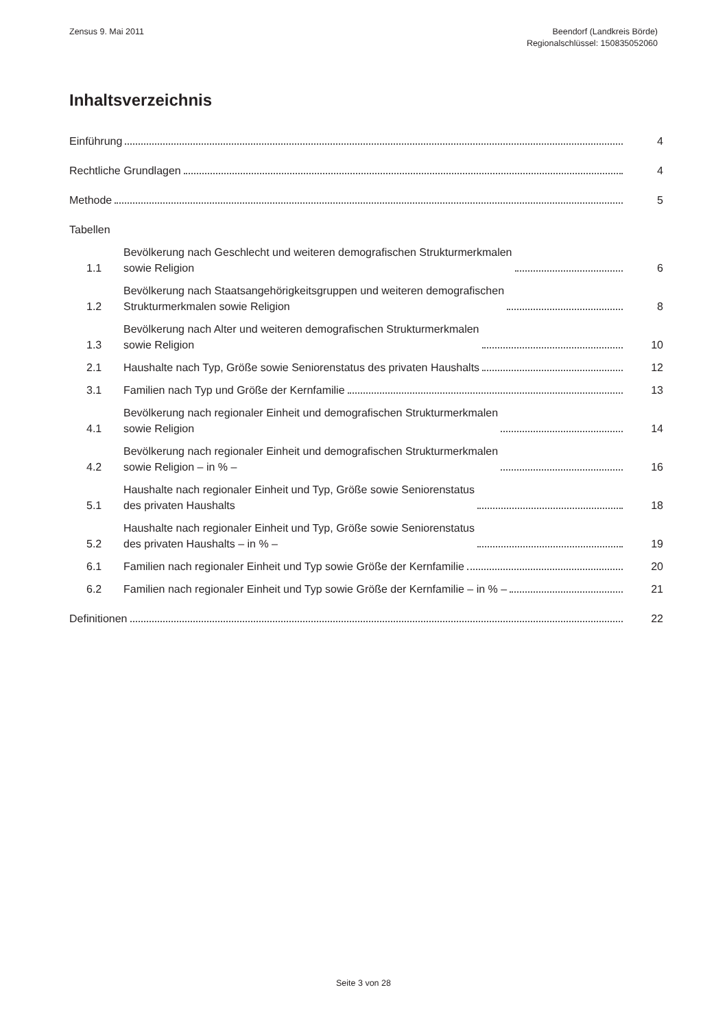Zensus 9. Mai 2011 Beendorf (Landkreis Börde)
Regionalschlüssel: 150835052060
Inhaltsverzeichnis
Einführung
4
Rechtliche Grundlagen
4
Methode
5
Tabellen
1.1
Bevölkerung nach Geschlecht und weiteren demografischen Strukturmerkmalen
sowie Religion
6
1.2
Bevölkerung nach Staatsangehörigkeitsgruppen und weiteren demografischen
Strukturmerkmalen sowie Religion
8
1.3
Bevölkerung nach Alter und weiteren demografischen Strukturmerkmalen
sowie Religion
10
2.1
Haushalte nach Typ, Größe sowie Seniorenstatus des privaten Haushalts
12
3.1
Familien nach Typ und Größe der Kernfamilie
13
4.1
Bevölkerung nach regionaler Einheit und demografischen Strukturmerkmalen
sowie Religion
14
4.2
Bevölkerung nach regionaler Einheit und demografischen Strukturmerkmalen
sowie Religion – in % –
16
5.1
Haushalte nach regionaler Einheit und Typ, Größe sowie Seniorenstatus
des privaten Haushalts
18
5.2
Haushalte nach regionaler Einheit und Typ, Größe sowie Seniorenstatus
des privaten Haushalts – in % –
19
6.1
Familien nach regionaler Einheit und Typ sowie Größe der Kernfamilie
20
6.2
Familien nach regionaler Einheit und Typ sowie Größe der Kernfamilie – in % –
21
Definitionen
22
Seite 3 von 28